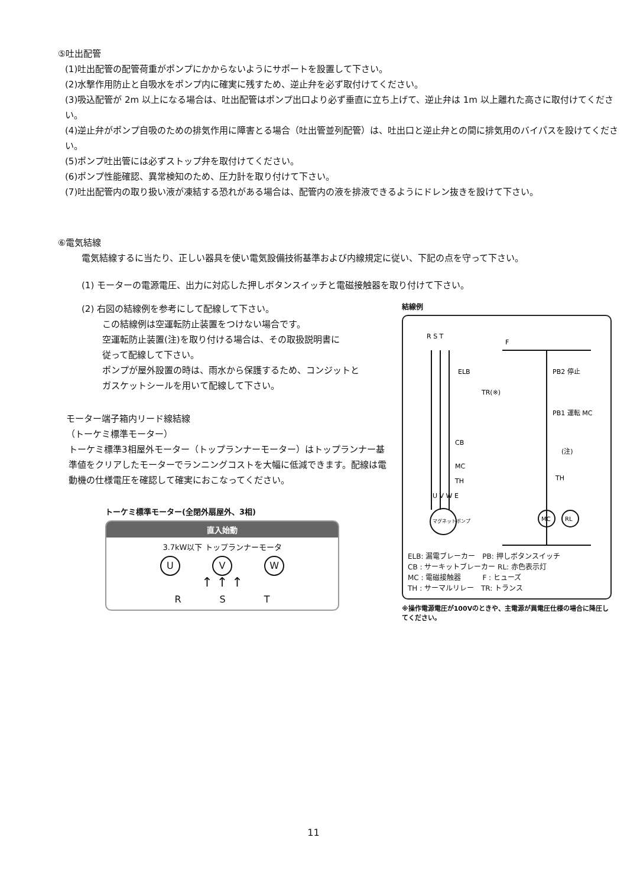⑤吐出配管
(1)吐出配管の配管荷重がポンプにかからないようにサポートを設置して下さい。
(2)水撃作用防止と自吸水をポンプ内に確実に残すため、逆止弁を必ず取付けてください。
(3)吸込配管が 2m 以上になる場合は、吐出配管はポンプ出口より必ず垂直に立ち上げて、逆止弁は 1m 以上離れた高さに取付けてください。
(4)逆止弁がポンプ自吸のための排気作用に障害とる場合（吐出管並列配管）は、吐出口と逆止弁との間に排気用のバイパスを設けてください。
(5)ポンプ吐出管には必ずストップ弁を取付けてください。
(6)ポンプ性能確認、異常検知のため、圧力計を取り付けて下さい。
(7)吐出配管内の取り扱い液が凍結する恐れがある場合は、配管内の液を排液できるようにドレン抜きを設けて下さい。
⑥電気結線
電気結線するに当たり、正しい器具を使い電気設備技術基準および内線規定に従い、下記の点を守って下さい。
(1) モーターの電源電圧、出力に対応した押しボタンスイッチと電磁接触器を取り付けて下さい。
(2) 右図の結線例を参考にして配線して下さい。
この結線例は空運転防止装置をつけない場合です。
空運転防止装置(注)を取り付ける場合は、その取扱説明書に
従って配線して下さい。
ポンプが屋外設置の時は、雨水から保護するため、コンジットと
ガスケットシールを用いて配線して下さい。
モーター端子箱内リード線結線
（トーケミ標準モーター）
トーケミ標準3相屋外モーター（トップランナーモーター）はトップランナー基準値をクリアしたモーターでランニングコストを大幅に低減できます。配線は電動機の仕様電圧を確認して確実におこなってください。
トーケミ標準モーター(全閉外扇屋外、3相)
直入始動
3.7kW以下 トップランナーモータ
U V W
↑ ↑ ↑
R S T
結線例
R S T
ELB
CB
MC
TH
TR(※)
F
PB2 停止
PB1 運転 MC
(注)
TH
MC
RL
U V W E
マグネットポンプ
ELB: 漏電ブレーカー　PB: 押しボタンスイッチ
CB : サーキットブレーカー RL: 赤色表示灯
MC : 電磁接触器　　　F : ヒューズ
TH : サーマルリレー　TR: トランス
※操作電源電圧が100Vのときや、主電源が異電圧仕様の場合に降圧してください。
11